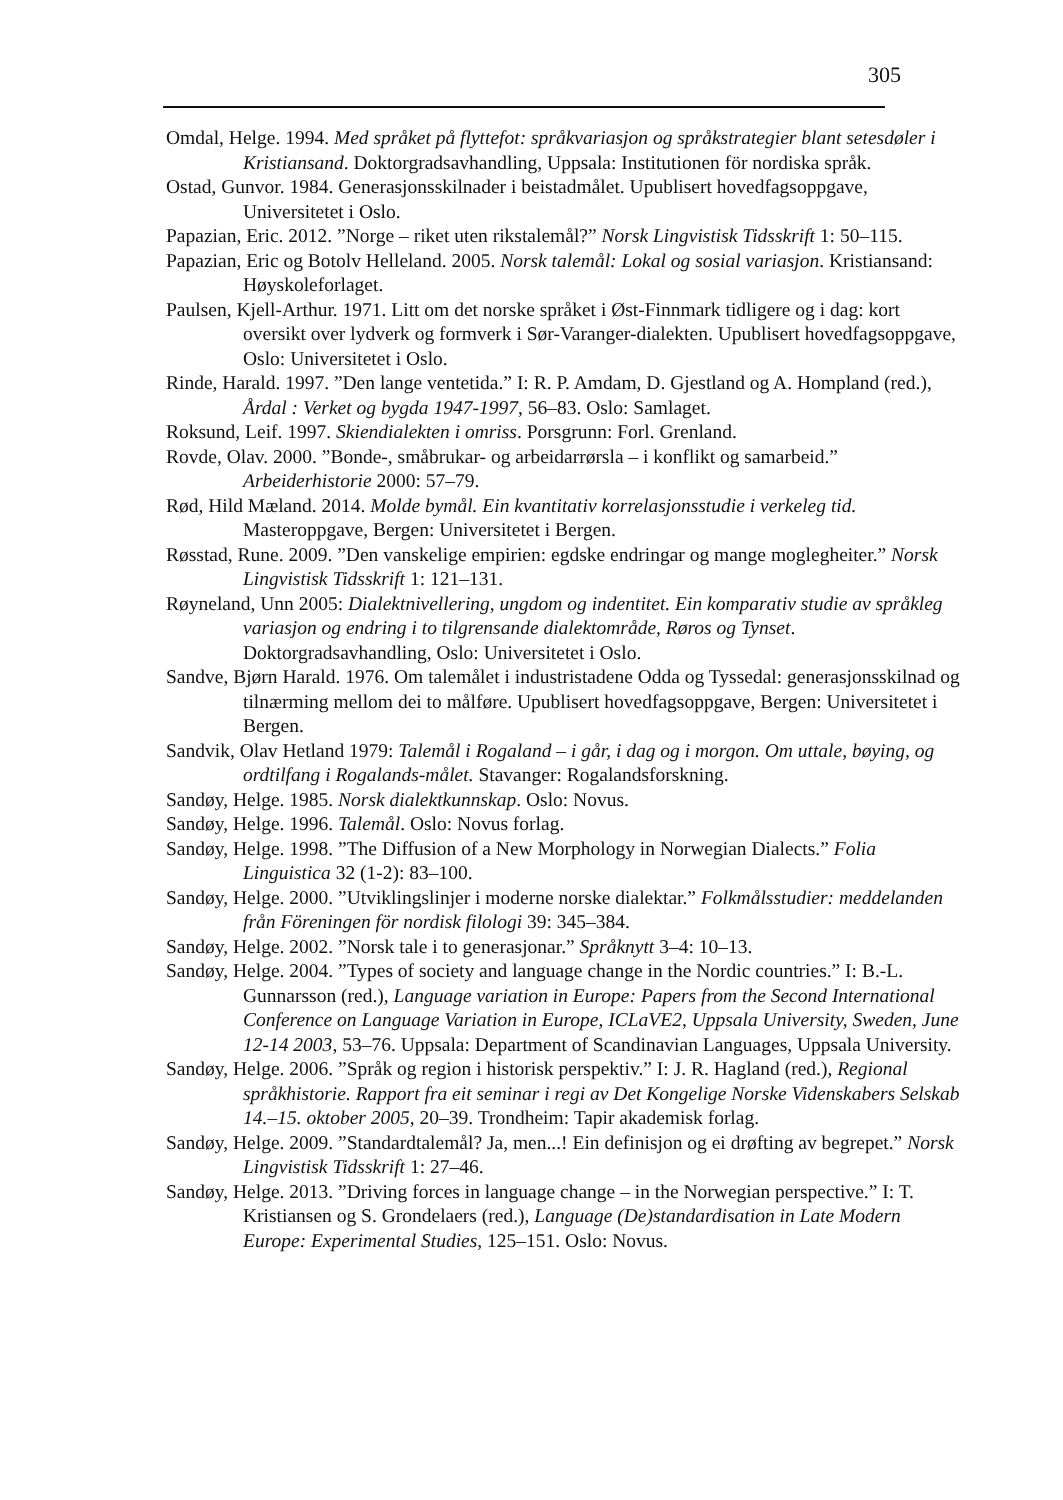305
Omdal, Helge. 1994. Med språket på flyttefot: språkvariasjon og språkstrategier blant setesdøler i Kristiansand. Doktorgradsavhandling, Uppsala: Institutionen för nordiska språk.
Ostad, Gunvor. 1984. Generasjonsskilnader i beistadmålet. Upublisert hovedfagsoppgave, Universitetet i Oslo.
Papazian, Eric. 2012. ”Norge – riket uten rikstalemål?” Norsk Lingvistisk Tidsskrift 1: 50–115.
Papazian, Eric og Botolv Helleland. 2005. Norsk talemål: Lokal og sosial variasjon. Kristiansand: Høyskoleforlaget.
Paulsen, Kjell-Arthur. 1971. Litt om det norske språket i Øst-Finnmark tidligere og i dag: kort oversikt over lydverk og formverk i Sør-Varanger-dialekten. Upublisert hovedfagsoppgave, Oslo: Universitetet i Oslo.
Rinde, Harald. 1997. ”Den lange ventetida.” I: R. P. Amdam, D. Gjestland og A. Hompland (red.), Årdal : Verket og bygda 1947-1997, 56–83. Oslo: Samlaget.
Roksund, Leif. 1997. Skiendialekten i omriss. Porsgrunn: Forl. Grenland.
Rovde, Olav. 2000. ”Bonde-, småbrukar- og arbeidarrørsla – i konflikt og samarbeid.” Arbeiderhistorie 2000: 57–79.
Rød, Hild Mæland. 2014. Molde bymål. Ein kvantitativ korrelasjonsstudie i verkeleg tid. Masteroppgave, Bergen: Universitetet i Bergen.
Røsstad, Rune. 2009. ”Den vanskelige empirien: egdske endringar og mange moglegheiter.” Norsk Lingvistisk Tidsskrift 1: 121–131.
Røyneland, Unn 2005: Dialektnivellering, ungdom og indentitet. Ein komparativ studie av språkleg variasjon og endring i to tilgrensande dialektområde, Røros og Tynset. Doktorgradsavhandling, Oslo: Universitetet i Oslo.
Sandve, Bjørn Harald. 1976. Om talemålet i industristadene Odda og Tyssedal: generasjonsskilnad og tilnærming mellom dei to målføre. Upublisert hovedfagsoppgave, Bergen: Universitetet i Bergen.
Sandvik, Olav Hetland 1979: Talemål i Rogaland – i går, i dag og i morgon. Om uttale, bøying, og ordtilfang i Rogalands-målet. Stavanger: Rogalandsforskning.
Sandøy, Helge. 1985. Norsk dialektkunnskap. Oslo: Novus.
Sandøy, Helge. 1996. Talemål. Oslo: Novus forlag.
Sandøy, Helge. 1998. ”The Diffusion of a New Morphology in Norwegian Dialects.” Folia Linguistica 32 (1-2): 83–100.
Sandøy, Helge. 2000. ”Utviklingslinjer i moderne norske dialektar.” Folkmålsstudier: meddelanden från Föreningen för nordisk filologi 39: 345–384.
Sandøy, Helge. 2002. ”Norsk tale i to generasjonar.” Språknytt 3–4: 10–13.
Sandøy, Helge. 2004. ”Types of society and language change in the Nordic countries.” I: B.-L. Gunnarsson (red.), Language variation in Europe: Papers from the Second International Conference on Language Variation in Europe, ICLaVE2, Uppsala University, Sweden, June 12-14 2003, 53–76. Uppsala: Department of Scandinavian Languages, Uppsala University.
Sandøy, Helge. 2006. ”Språk og region i historisk perspektiv.” I: J. R. Hagland (red.), Regional språkhistorie. Rapport fra eit seminar i regi av Det Kongelige Norske Videnskabers Selskab 14.–15. oktober 2005, 20–39. Trondheim: Tapir akademisk forlag.
Sandøy, Helge. 2009. ”Standardtalemål? Ja, men...! Ein definisjon og ei drøfting av begrepet.” Norsk Lingvistisk Tidsskrift 1: 27–46.
Sandøy, Helge. 2013. ”Driving forces in language change – in the Norwegian perspective.” I: T. Kristiansen og S. Grondelaers (red.), Language (De)standardisation in Late Modern Europe: Experimental Studies, 125–151. Oslo: Novus.